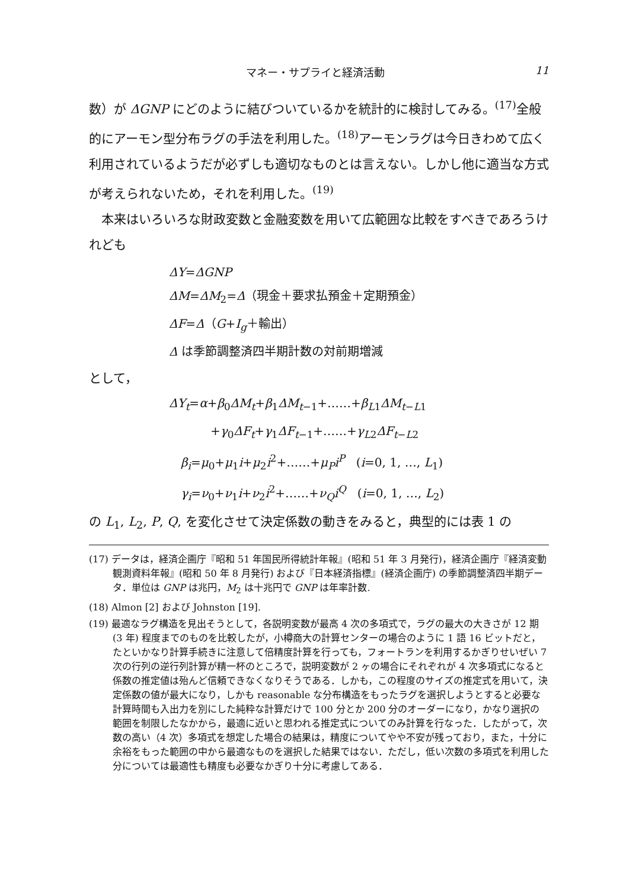マネー・サプライと経済活動 11
数）が ΔGNP にどのように結びついているかを統計的に検討してみる。<sup>(17)</sup>全般的にアーモン型分布ラグの手法を利用した。<sup>(18)</sup>アーモンラグは今日きわめて広く利用されているようだが必ずしも適切なものとは言えない。しかし他に適当な方式が考えられないため，それを利用した。<sup>(19)</sup>
本来はいろいろな財政変数と金融変数を用いて広範囲な比較をすべきであろうけれども
ΔY=ΔGNP
ΔM=ΔM<sub>2</sub>=Δ（現金＋要求払預金＋定期預金）
ΔF=Δ（G+I<sub>g</sub>＋輸出）
Δ は季節調整済四半期計数の対前期増減
として，
ΔY<sub>t</sub>=α+β<sub>0</sub>ΔM<sub>t</sub>+β<sub>1</sub>ΔM<sub>t−1</sub>+……+β<sub>L1</sub>ΔM<sub>t−L1</sub>
+γ<sub>0</sub>ΔF<sub>t</sub>+γ<sub>1</sub>ΔF<sub>t−1</sub>+……+γ<sub>L2</sub>ΔF<sub>t−L2</sub>
β<sub>i</sub>=μ<sub>0</sub>+μ<sub>1</sub>i+μ<sub>2</sub>i<sup>2</sup>+……+μ<sub>P</sub>i<sup>P</sup> (i=0, 1, …, L<sub>1</sub>)
γ<sub>i</sub>=ν<sub>0</sub>+ν<sub>1</sub>i+ν<sub>2</sub>i<sup>2</sup>+……+ν<sub>Q</sub>i<sup>Q</sup> (i=0, 1, …, L<sub>2</sub>)
の L<sub>1</sub>, L<sub>2</sub>, P, Q, を変化させて決定係数の動きをみると，典型的には表 1 の
(17) データは，経済企画庁『昭和 51 年国民所得統計年報』(昭和 51 年 3 月発行)，経済企画庁『経済変動観測資料年報』(昭和 50 年 8 月発行) および『日本経済指標』(経済企画庁) の季節調整済四半期データ．単位は GNP は兆円，M<sub>2</sub> は十兆円で GNP は年率計数.
(18) Almon [2] および Johnston [19].
(19) 最適なラグ構造を見出そうとして，各説明変数が最高 4 次の多項式で，ラグの最大の大きさが 12 期 (3 年) 程度までのものを比較したが，小樽商大の計算センターの場合のように 1 語 16 ビットだと，たといかなり計算手続きに注意して倍精度計算を行っても，フォートランを利用するかぎりせいぜい 7 次の行列の逆行列計算が精一杯のところで，説明変数が 2 ヶの場合にそれぞれが 4 次多項式になると係数の推定値は殆んど信頼できなくなりそうである．しかも，この程度のサイズの推定式を用いて，決定係数の値が最大になり，しかも reasonable な分布構造をもったラグを選択しようとすると必要な計算時間も入出力を別にした純粋な計算だけで 100 分とか 200 分のオーダーになり，かなり選択の範囲を制限したなかから，最適に近いと思われる推定式についてのみ計算を行なった．したがって，次数の高い（4 次）多項式を想定した場合の結果は，精度についてやや不安が残っており，また，十分に余裕をもった範囲の中から最適なものを選択した結果ではない．ただし，低い次数の多項式を利用した分については最適性も精度も必要なかぎり十分に考慮してある．